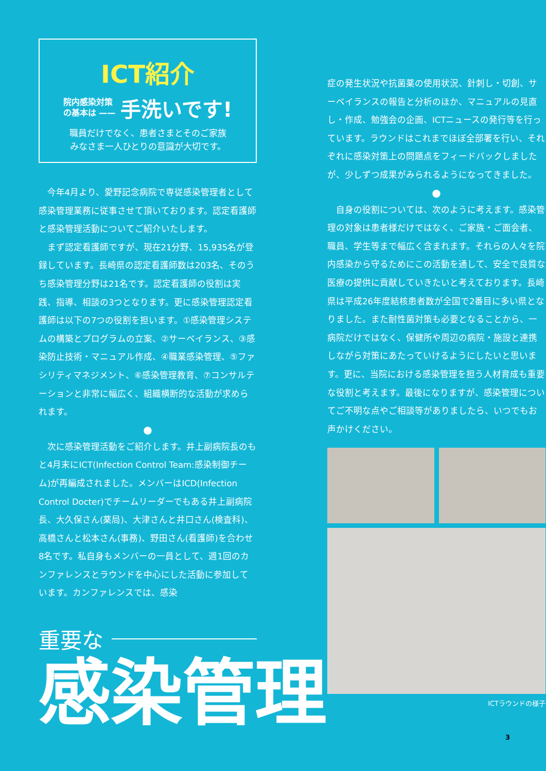ICT紹介
院内感染対策
の基本は —— 手洗いです!
職員だけでなく、患者さまとそのご家族
みなさま一人ひとりの意識が大切です。
今年4月より、愛野記念病院で専従感染管理者として感染管理業務に従事させて頂いております。認定看護師と感染管理活動についてご紹介いたします。
まず認定看護師ですが、現在21分野、15,935名が登録しています。長崎県の認定看護師数は203名、そのうち感染管理分野は21名です。認定看護師の役割は実践、指導、相談の3つとなります。更に感染管理認定看護師は以下の7つの役割を担います。①感染管理システムの構築とプログラムの立案、②サーベイランス、③感染防止技術・マニュアル作成、④職業感染管理、⑤ファシリティマネジメント、⑥感染管理教育、⑦コンサルテーションと非常に幅広く、組織横断的な活動が求められます。
●
次に感染管理活動をご紹介します。井上副病院長のもと4月末にICT(Infection Control Team:感染制御チーム)が再編成されました。メンバーはICD(Infection Control Docter)でチームリーダーでもある井上副病院長、大久保さん(薬局)、大津さんと井口さん(検査科)、高橋さんと松本さん(事務)、野田さん(看護師)を合わせ8名です。私自身もメンバーの一員として、週1回のカンファレンスとラウンドを中心にした活動に参加しています。カンファレンスでは、感染
重要な
感染管理
症の発生状況や抗菌薬の使用状況、針刺し・切創、サーベイランスの報告と分析のほか、マニュアルの見直し・作成、勉強会の企画、ICTニュースの発行等を行っています。ラウンドはこれまでほぼ全部署を行い、それぞれに感染対策上の問題点をフィードバックしましたが、少しずつ成果がみられるようになってきました。
●
自身の役割については、次のように考えます。感染管理の対象は患者様だけではなく、ご家族・ご面会者、職員、学生等まで幅広く含まれます。それらの人々を院内感染から守るためにこの活動を通して、安全で良質な医療の提供に貢献していきたいと考えております。長崎県は平成26年度結核患者数が全国で2番目に多い県となりました。また耐性菌対策も必要となることから、一病院だけではなく、保健所や周辺の病院・施設と連携しながら対策にあたっていけるようにしたいと思います。更に、当院における感染管理を担う人材育成も重要な役割と考えます。最後になりますが、感染管理についてご不明な点やご相談等がありましたら、いつでもお声かけください。
ICTラウンドの様子
3